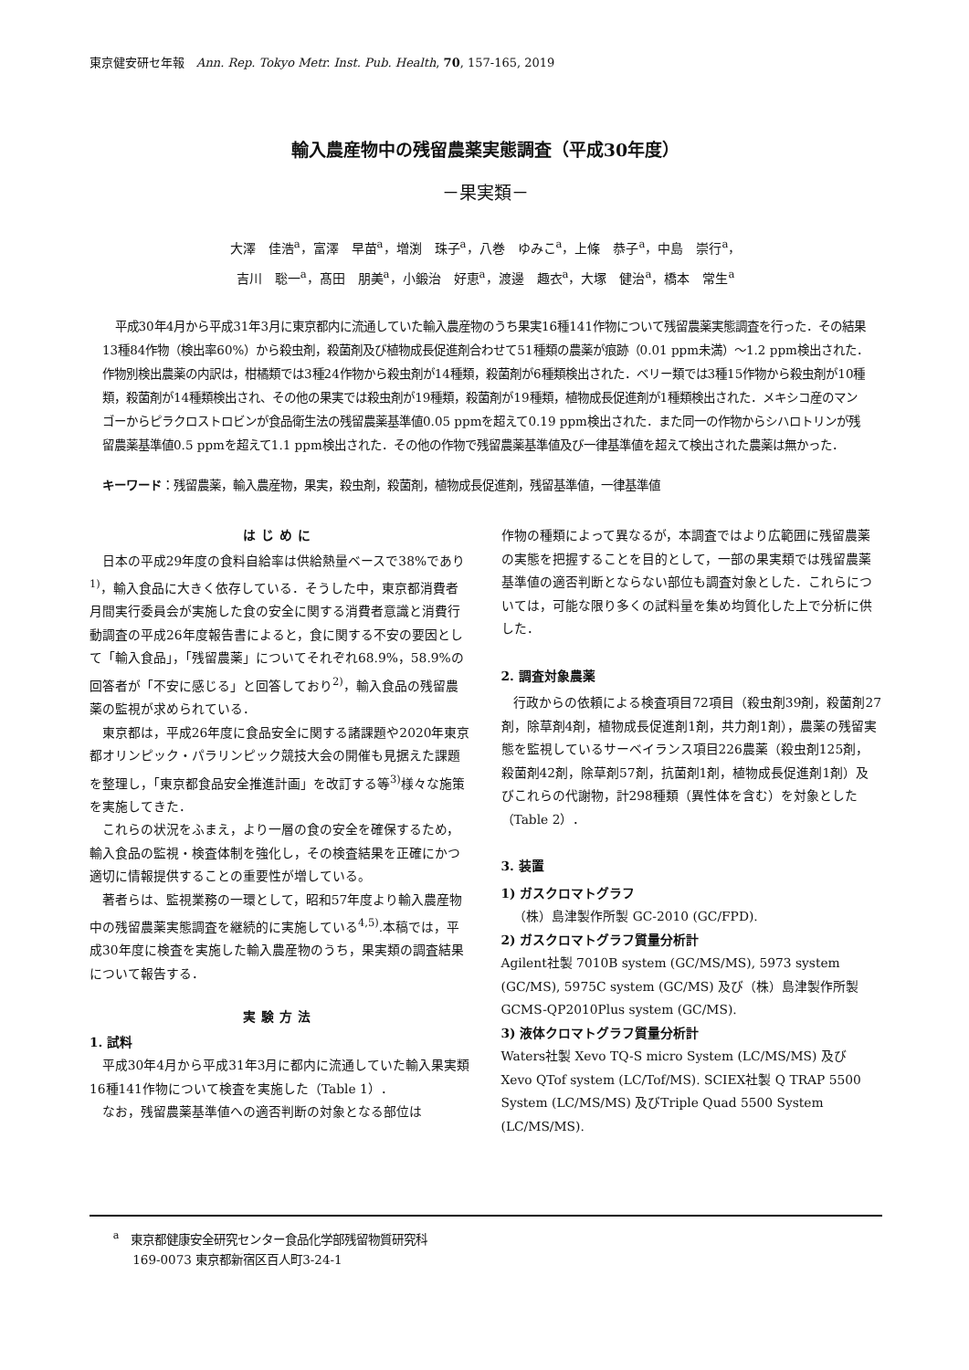東京健安研セ年報　Ann. Rep. Tokyo Metr. Inst. Pub. Health, 70, 157-165, 2019
輸入農産物中の残留農薬実態調査（平成30年度）
－果実類－
大澤　佳浩<sup>a</sup>，富澤　早苗<sup>a</sup>，増渕　珠子<sup>a</sup>，八巻　ゆみこ<sup>a</sup>，上條　恭子<sup>a</sup>，中島　崇行<sup>a</sup>，
吉川　聡一<sup>a</sup>，髙田　朋美<sup>a</sup>，小鍛治　好恵<sup>a</sup>，渡邊　趣衣<sup>a</sup>，大塚　健治<sup>a</sup>，橋本　常生<sup>a</sup>
平成30年4月から平成31年3月に東京都内に流通していた輸入農産物のうち果実16種141作物について残留農薬実態調査を行った．その結果13種84作物（検出率60%）から殺虫剤，殺菌剤及び植物成長促進剤合わせて51種類の農薬が痕跡（0.01 ppm未満）～1.2 ppm検出された．作物別検出農薬の内訳は，柑橘類では3種24作物から殺虫剤が14種類，殺菌剤が6種類検出された．ベリー類では3種15作物から殺虫剤が10種類，殺菌剤が14種類検出され、その他の果実では殺虫剤が19種類，殺菌剤が19種類，植物成長促進剤が1種類検出された．メキシコ産のマンゴーからピラクロストロビンが食品衛生法の残留農薬基準値0.05 ppmを超えて0.19 ppm検出された．また同一の作物からシハロトリンが残留農薬基準値0.5 ppmを超えて1.1 ppm検出された．その他の作物で残留農薬基準値及び一律基準値を超えて検出された農薬は無かった．
キーワード：残留農薬，輸入農産物，果実，殺虫剤，殺菌剤，植物成長促進剤，残留基準値，一律基準値
はじめに
日本の平成29年度の食料自給率は供給熱量ベースで38%であり<sup>1)</sup>，輸入食品に大きく依存している．そうした中，東京都消費者月間実行委員会が実施した食の安全に関する消費者意識と消費行動調査の平成26年度報告書によると，食に関する不安の要因として「輸入食品」，「残留農薬」についてそれぞれ68.9%，58.9%の回答者が「不安に感じる」と回答しており<sup>2)</sup>，輸入食品の残留農薬の監視が求められている．
東京都は，平成26年度に食品安全に関する諸課題や2020年東京都オリンピック・パラリンピック競技大会の開催も見据えた課題を整理し，「東京都食品安全推進計画」を改訂する等<sup>3)</sup>様々な施策を実施してきた．
これらの状況をふまえ，より一層の食の安全を確保するため，輸入食品の監視・検査体制を強化し，その検査結果を正確にかつ適切に情報提供することの重要性が増している。
著者らは、監視業務の一環として，昭和57年度より輸入農産物中の残留農薬実態調査を継続的に実施している<sup>4,5)</sup>.本稿では，平成30年度に検査を実施した輸入農産物のうち，果実類の調査結果について報告する．
実験方法
1. 試料
平成30年4月から平成31年3月に都内に流通していた輸入果実類16種141作物について検査を実施した（Table 1）．
なお，残留農薬基準値への適否判断の対象となる部位は
作物の種類によって異なるが，本調査ではより広範囲に残留農薬の実態を把握することを目的として，一部の果実類では残留農薬基準値の適否判断とならない部位も調査対象とした．これらについては，可能な限り多くの試料量を集め均質化した上で分析に供した．
2. 調査対象農薬
行政からの依頼による検査項目72項目（殺虫剤39剤，殺菌剤27剤，除草剤4剤，植物成長促進剤1剤，共力剤1剤），農薬の残留実態を監視しているサーベイランス項目226農薬（殺虫剤125剤，殺菌剤42剤，除草剤57剤，抗菌剤1剤，植物成長促進剤1剤）及びこれらの代謝物，計298種類（異性体を含む）を対象とした（Table 2）．
3. 装置
1) ガスクロマトグラフ
（株）島津製作所製 GC-2010 (GC/FPD).
2) ガスクロマトグラフ質量分析計
Agilent社製 7010B system (GC/MS/MS), 5973 system (GC/MS), 5975C system (GC/MS) 及び（株）島津製作所製 GCMS-QP2010Plus system (GC/MS).
3) 液体クロマトグラフ質量分析計
Waters社製 Xevo TQ-S micro System (LC/MS/MS) 及び Xevo QTof system (LC/Tof/MS). SCIEX社製 Q TRAP 5500 System (LC/MS/MS) 及びTriple Quad 5500 System (LC/MS/MS).
<sup>a</sup> 東京都健康安全研究センター食品化学部残留物質研究科
169-0073 東京都新宿区百人町3-24-1